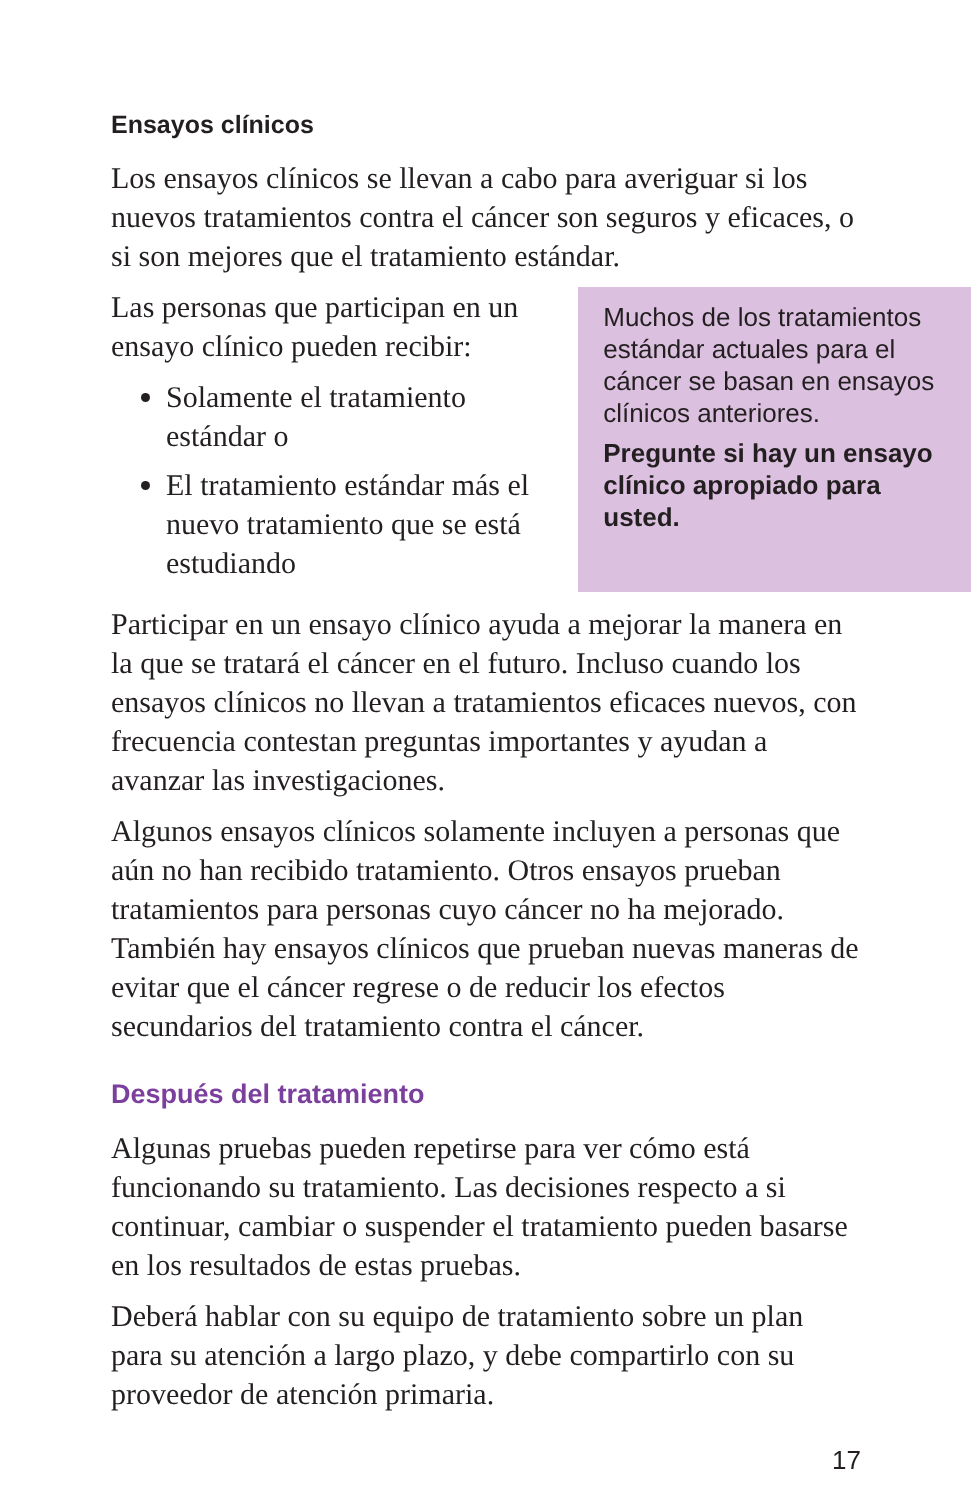Ensayos clínicos
Los ensayos clínicos se llevan a cabo para averiguar si los nuevos tratamientos contra el cáncer son seguros y eficaces, o si son mejores que el tratamiento estándar.
Las personas que participan en un ensayo clínico pueden recibir:
Solamente el tratamiento estándar o
El tratamiento estándar más el nuevo tratamiento que se está estudiando
Muchos de los tratamientos estándar actuales para el cáncer se basan en ensayos clínicos anteriores.
Pregunte si hay un ensayo clínico apropiado para usted.
Participar en un ensayo clínico ayuda a mejorar la manera en la que se tratará el cáncer en el futuro. Incluso cuando los ensayos clínicos no llevan a tratamientos eficaces nuevos, con frecuencia contestan preguntas importantes y ayudan a avanzar las investigaciones.
Algunos ensayos clínicos solamente incluyen a personas que aún no han recibido tratamiento. Otros ensayos prueban tratamientos para personas cuyo cáncer no ha mejorado. También hay ensayos clínicos que prueban nuevas maneras de evitar que el cáncer regrese o de reducir los efectos secundarios del tratamiento contra el cáncer.
Después del tratamiento
Algunas pruebas pueden repetirse para ver cómo está funcionando su tratamiento. Las decisiones respecto a si continuar, cambiar o suspender el tratamiento pueden basarse en los resultados de estas pruebas.
Deberá hablar con su equipo de tratamiento sobre un plan para su atención a largo plazo, y debe compartirlo con su proveedor de atención primaria.
17